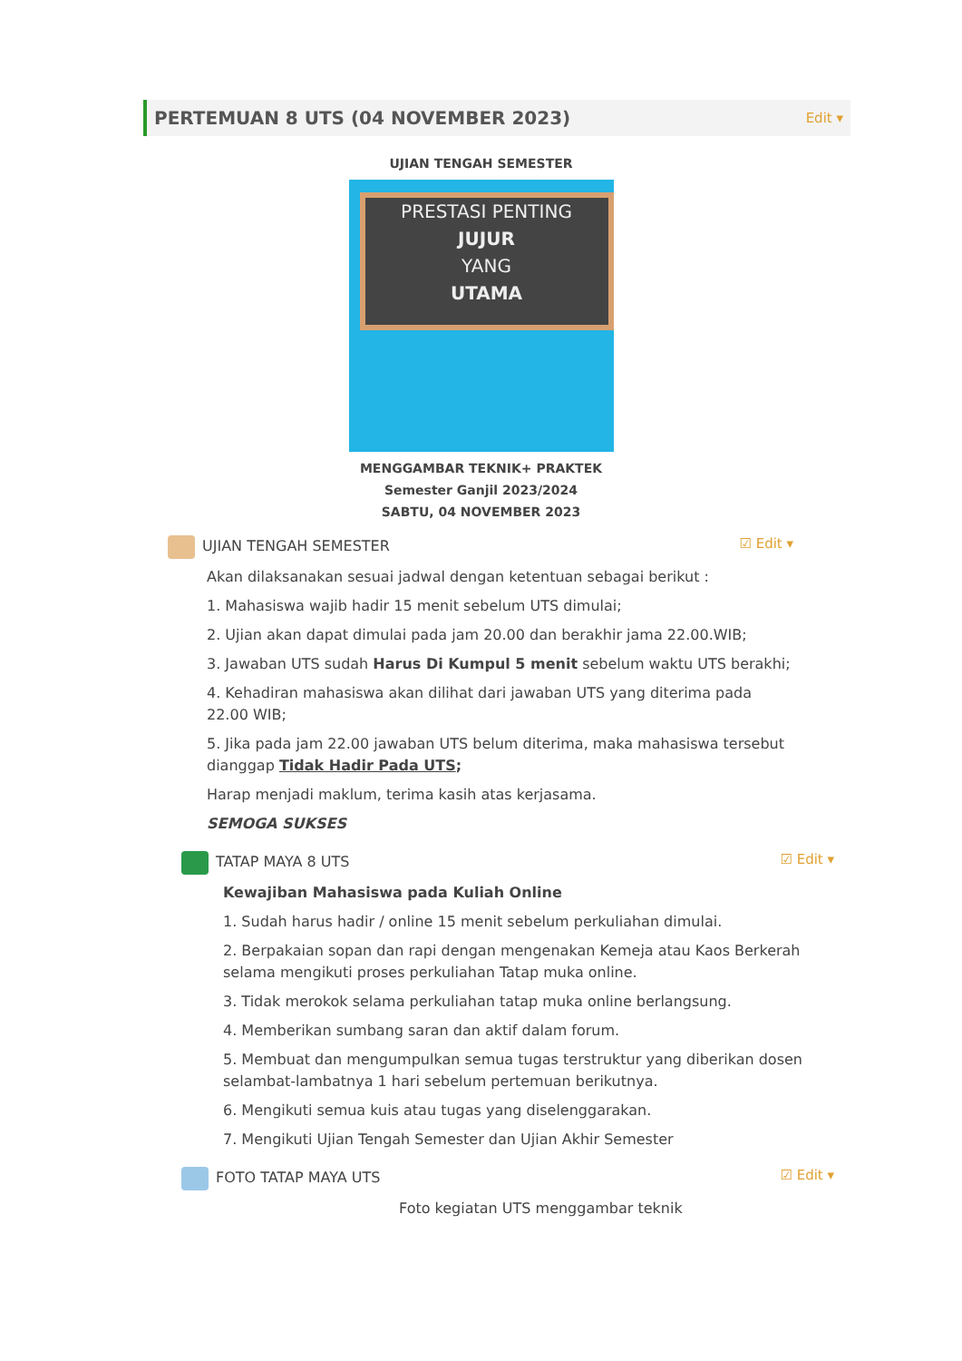PERTEMUAN 8 UTS (04 NOVEMBER 2023)
Edit ▾
UJIAN TENGAH SEMESTER
PRESTASI PENTING
JUJUR
YANG
UTAMA
MENGGAMBAR TEKNIK+ PRAKTEK
Semester Ganjil 2023/2024
SABTU, 04 NOVEMBER 2023
UJIAN TENGAH SEMESTER ☑ Edit ▾
Akan dilaksanakan sesuai jadwal dengan ketentuan sebagai berikut :
1. Mahasiswa wajib hadir 15 menit sebelum UTS dimulai;
2. Ujian akan dapat dimulai pada jam 20.00 dan berakhir jama 22.00.WIB;
3. Jawaban UTS sudah Harus Di Kumpul 5 menit sebelum waktu UTS berakhi;
4. Kehadiran mahasiswa akan dilihat dari jawaban UTS yang diterima pada 22.00 WIB;
5. Jika pada jam 22.00 jawaban UTS belum diterima, maka mahasiswa tersebut dianggap Tidak Hadir Pada UTS;
Harap menjadi maklum, terima kasih atas kerjasama.
SEMOGA SUKSES
TATAP MAYA 8 UTS ☑ Edit ▾
Kewajiban Mahasiswa pada Kuliah Online
1. Sudah harus hadir / online 15 menit sebelum perkuliahan dimulai.
2. Berpakaian sopan dan rapi dengan mengenakan Kemeja atau Kaos Berkerah selama mengikuti proses perkuliahan Tatap muka online.
3. Tidak merokok selama perkuliahan tatap muka online berlangsung.
4. Memberikan sumbang saran dan aktif dalam forum.
5. Membuat dan mengumpulkan semua tugas terstruktur yang diberikan dosen selambat-lambatnya 1 hari sebelum pertemuan berikutnya.
6. Mengikuti semua kuis atau tugas yang diselenggarakan.
7. Mengikuti Ujian Tengah Semester dan Ujian Akhir Semester
FOTO TATAP MAYA UTS ☑ Edit ▾
Foto kegiatan UTS menggambar teknik